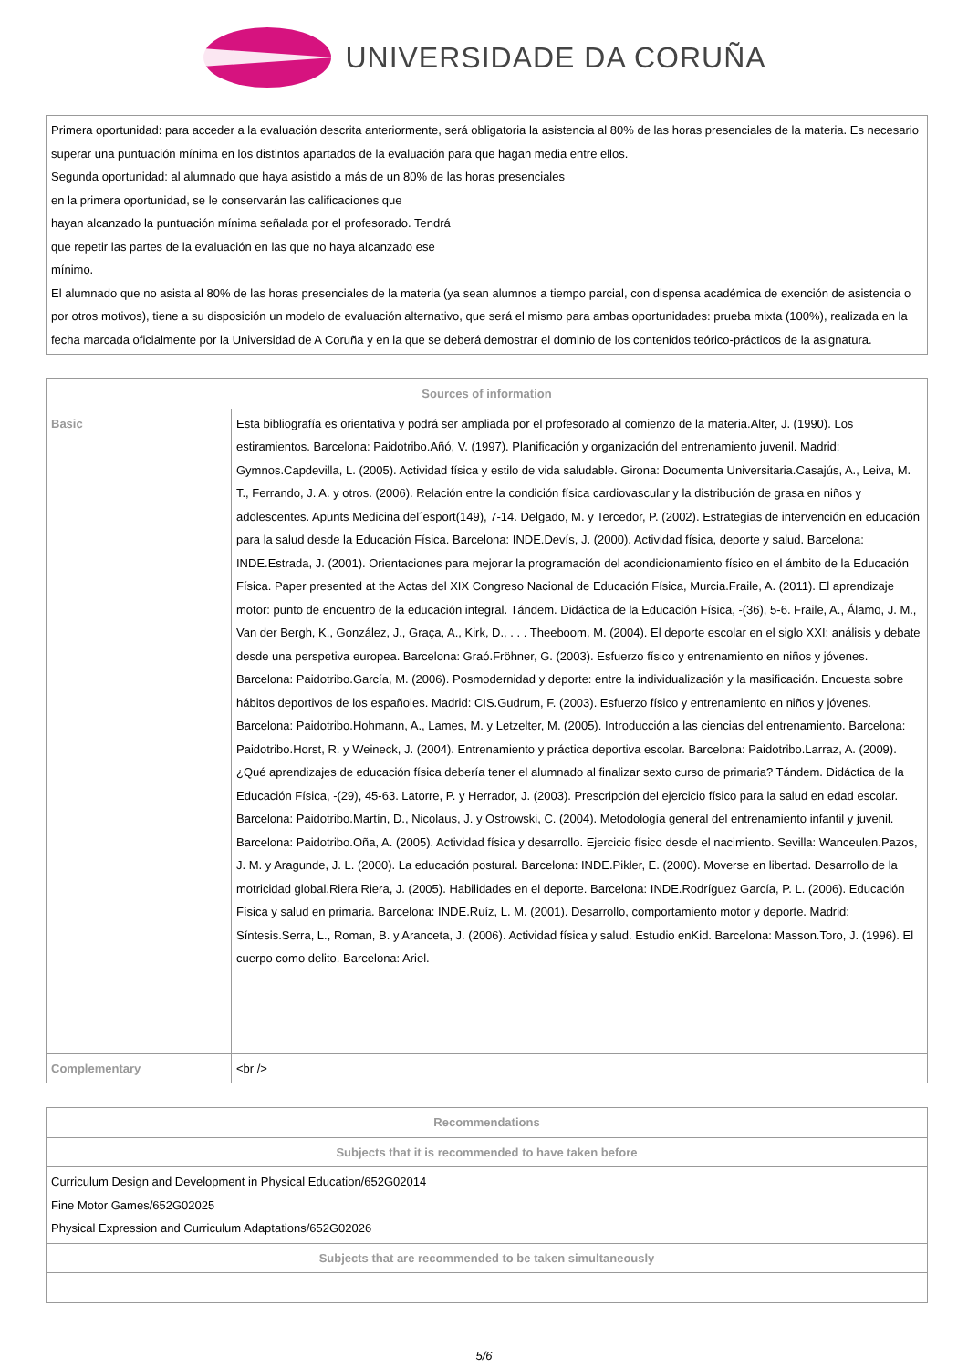UNIVERSIDADE DA CORUÑA
| Primera oportunidad: para acceder a la evaluación descrita anteriormente, será obligatoria la asistencia al 80% de las horas presenciales de la materia. Es necesario superar una puntuación mínima en los distintos apartados de la evaluación para que hagan media entre ellos. Segunda oportunidad: al alumnado que haya asistido a más de un 80% de las horas presenciales en la primera oportunidad, se le conservarán las calificaciones que hayan alcanzado la puntuación mínima señalada por el profesorado. Tendrá que repetir las partes de la evaluación en las que no haya alcanzado ese mínimo. El alumnado que no asista al 80% de las horas presenciales de la materia (ya sean alumnos a tiempo parcial, con dispensa académica de exención de asistencia o por otros motivos), tiene a su disposición un modelo de evaluación alternativo, que será el mismo para ambas oportunidades: prueba mixta (100%), realizada en la fecha marcada oficialmente por la Universidad de A Coruña y en la que se deberá demostrar el dominio de los contenidos teórico-prácticos de la asignatura. |
| Sources of information | |
| --- | --- |
| Basic | Esta bibliografía es orientativa y podrá ser ampliada por el profesorado al comienzo de la materia.Alter, J. (1990). Los estiramientos. Barcelona: Paidotribo.Añó, V. (1997). Planificación y organización del entrenamiento juvenil. Madrid: Gymnos.Capdevilla, L. (2005). Actividad física y estilo de vida saludable. Girona: Documenta Universitaria.Casajús, A., Leiva, M. T., Ferrando, J. A. y otros. (2006). Relación entre la condición física cardiovascular y la distribución de grasa en niños y adolescentes. Apunts Medicina del´esport(149), 7-14. Delgado, M. y Tercedor, P. (2002). Estrategias de intervención en educación para la salud desde la Educación Física. Barcelona: INDE.Devís, J. (2000). Actividad física, deporte y salud. Barcelona: INDE.Estrada, J. (2001). Orientaciones para mejorar la programación del acondicionamiento físico en el ámbito de la Educación Física. Paper presented at the Actas del XIX Congreso Nacional de Educación Física, Murcia.Fraile, A. (2011). El aprendizaje motor: punto de encuentro de la educación integral. Tándem. Didáctica de la Educación Física, -(36), 5-6. Fraile, A., Álamo, J. M., Van der Bergh, K., González, J., Graça, A., Kirk, D., . . . Theeboom, M. (2004). El deporte escolar en el siglo XXI: análisis y debate desde una perspetiva europea. Barcelona: Graó.Fröhner, G. (2003). Esfuerzo físico y entrenamiento en niños y jóvenes. Barcelona: Paidotribo.García, M. (2006). Posmodernidad y deporte: entre la individualización y la masificación. Encuesta sobre hábitos deportivos de los españoles. Madrid: CIS.Gudrum, F. (2003). Esfuerzo físico y entrenamiento en niños y jóvenes. Barcelona: Paidotribo.Hohmann, A., Lames, M. y Letzelter, M. (2005). Introducción a las ciencias del entrenamiento. Barcelona: Paidotribo.Horst, R. y Weineck, J. (2004). Entrenamiento y práctica deportiva escolar. Barcelona: Paidotribo.Larraz, A. (2009). ¿Qué aprendizajes de educación física debería tener el alumnado al finalizar sexto curso de primaria? Tándem. Didáctica de la Educación Física, -(29), 45-63. Latorre, P. y Herrador, J. (2003). Prescripción del ejercicio físico para la salud en edad escolar. Barcelona: Paidotribo.Martín, D., Nicolaus, J. y Ostrowski, C. (2004). Metodología general del entrenamiento infantil y juvenil. Barcelona: Paidotribo.Oña, A. (2005). Actividad física y desarrollo. Ejercicio físico desde el nacimiento. Sevilla: Wanceulen.Pazos, J. M. y Aragunde, J. L. (2000). La educación postural. Barcelona: INDE.Pikler, E. (2000). Moverse en libertad. Desarrollo de la motricidad global.Riera Riera, J. (2005). Habilidades en el deporte. Barcelona: INDE.Rodríguez García, P. L. (2006). Educación Física y salud en primaria. Barcelona: INDE.Ruíz, L. M. (2001). Desarrollo, comportamiento motor y deporte. Madrid: Síntesis.Serra, L., Roman, B. y Aranceta, J. (2006). Actividad física y salud. Estudio enKid. Barcelona: Masson.Toro, J. (1996). El cuerpo como delito. Barcelona: Ariel. |
| Complementary | <br /> |
| Recommendations |
| --- |
| Subjects that it is recommended to have taken before |
| Curriculum Design and Development in Physical Education/652G02014 Fine Motor Games/652G02025 Physical Expression and Curriculum Adaptations/652G02026 |
| Subjects that are recommended to be taken simultaneously |
5/6